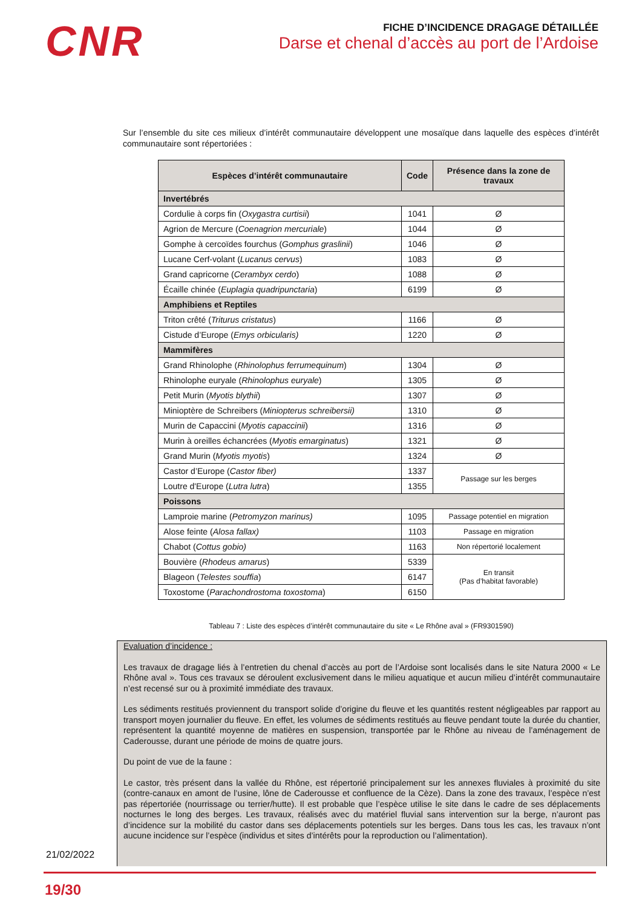CNR
FICHE D’INCIDENCE DRAGAGE DÉTAILLÉE
Darse et chenal d’accès au port de l’Ardoise
Sur l’ensemble du site ces milieux d’intérêt communautaire développent une mosaïque dans laquelle des espèces d’intérêt communautaire sont répertoriées :
| Espèces d’intérêt communautaire | Code | Présence dans la zone de travaux |
| --- | --- | --- |
| Invertébrés | | |
| Cordulie à corps fin ( Oxygastra curtisii ) | 1041 | Ø |
| Agrion de Mercure ( Coenagrion mercuriale ) | 1044 | Ø |
| Gomphe à cercoïdes fourchus ( Gomphus graslinii ) | 1046 | Ø |
| Lucane Cerf-volant ( Lucanus cervus ) | 1083 | Ø |
| Grand capricorne ( Cerambyx cerdo ) | 1088 | Ø |
| Écaille chinée ( Euplagia quadripunctaria ) | 6199 | Ø |
| Amphibiens et Reptiles | | |
| Triton crêté ( Triturus cristatus ) | 1166 | Ø |
| Cistude d’Europe ( Emys orbicularis) | 1220 | Ø |
| Mammifères | | |
| Grand Rhinolophe ( Rhinolophus ferrumequinum ) | 1304 | Ø |
| Rhinolophe euryale ( Rhinolophus euryale ) | 1305 | Ø |
| Petit Murin ( Myotis blythii ) | 1307 | Ø |
| Minioptère de Schreibers ( Miniopterus schreibersii) | 1310 | Ø |
| Murin de Capaccini ( Myotis capaccinii ) | 1316 | Ø |
| Murin à oreilles échancrées ( Myotis emarginatus ) | 1321 | Ø |
| Grand Murin ( Myotis myotis ) | 1324 | Ø |
| Castor d’Europe ( Castor fiber) | 1337 | Passage sur les berges |
| Loutre d'Europe ( Lutra lutra ) | 1355 | |
| Poissons | | |
| Lamproie marine ( Petromyzon marinus) | 1095 | Passage potentiel en migration |
| Alose feinte ( Alosa fallax) | 1103 | Passage en migration |
| Chabot ( Cottus gobio) | 1163 | Non répertorié localement |
| Bouvière ( Rhodeus amarus ) | 5339 | En transit (Pas d’habitat favorable) |
| Blageon ( Telestes souffia ) | 6147 | |
| Toxostome ( Parachondrostoma toxostoma ) | 6150 | |
Tableau 7 : Liste des espèces d’intérêt communautaire du site « Le Rhône aval » (FR9301590)
Evaluation d’incidence :
Les travaux de dragage liés à l’entretien du chenal d’accès au port de l’Ardoise sont localisés dans le site Natura 2000 « Le Rhône aval ». Tous ces travaux se déroulent exclusivement dans le milieu aquatique et aucun milieu d’intérêt communautaire n’est recensé sur ou à proximité immédiate des travaux.
Les sédiments restitués proviennent du transport solide d’origine du fleuve et les quantités restent négligeables par rapport au transport moyen journalier du fleuve. En effet, les volumes de sédiments restitués au fleuve pendant toute la durée du chantier, représentent la quantité moyenne de matières en suspension, transportée par le Rhône au niveau de l’aménagement de Caderousse, durant une période de moins de quatre jours.
Du point de vue de la faune :
Le castor, très présent dans la vallée du Rhône, est répertorié principalement sur les annexes fluviales à proximité du site (contre-canaux en amont de l’usine, lône de Caderousse et confluence de la Cèze). Dans la zone des travaux, l’espèce n’est pas répertoriée (nourrissage ou terrier/hutte). Il est probable que l’espèce utilise le site dans le cadre de ses déplacements nocturnes le long des berges. Les travaux, réalisés avec du matériel fluvial sans intervention sur la berge, n’auront pas d’incidence sur la mobilité du castor dans ses déplacements potentiels sur les berges. Dans tous les cas, les travaux n’ont aucune incidence sur l’espèce (individus et sites d’intérêts pour la reproduction ou l’alimentation).
21/02/2022
19/30